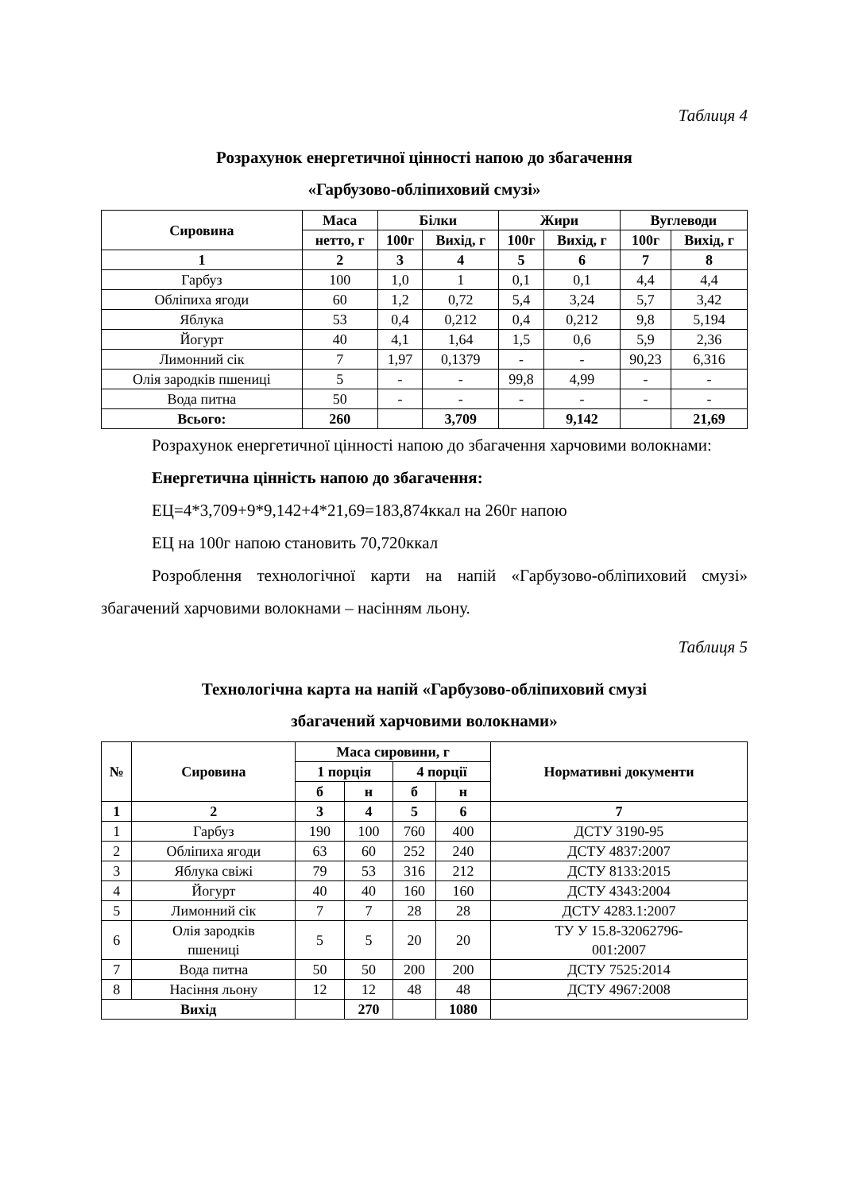Таблиця 4
Розрахунок енергетичної цінності напою до збагачення
«Гарбузово-обліпиховий смузі»
| Сировина | Маса | Білки | | Жири | | Вуглеводи | |
| --- | --- | --- | --- | --- | --- | --- | --- |
| | нетто, г | 100г | Вихід, г | 100г | Вихід, г | 100г | Вихід, г |
| 1 | 2 | 3 | 4 | 5 | 6 | 7 | 8 |
| Гарбуз | 100 | 1,0 | 1 | 0,1 | 0,1 | 4,4 | 4,4 |
| Обліпиха ягоди | 60 | 1,2 | 0,72 | 5,4 | 3,24 | 5,7 | 3,42 |
| Яблука | 53 | 0,4 | 0,212 | 0,4 | 0,212 | 9,8 | 5,194 |
| Йогурт | 40 | 4,1 | 1,64 | 1,5 | 0,6 | 5,9 | 2,36 |
| Лимонний сік | 7 | 1,97 | 0,1379 | - | - | 90,23 | 6,316 |
| Олія зародків пшениці | 5 | - | - | 99,8 | 4,99 | - | - |
| Вода питна | 50 | - | - | - | - | - | - |
| Всього: | 260 | | 3,709 | | 9,142 | | 21,69 |
Розрахунок енергетичної цінності напою до збагачення харчовими волокнами:
Енергетична цінність напою до збагачення:
ЕЦ=4*3,709+9*9,142+4*21,69=183,874ккал на 260г напою
ЕЦ на 100г напою становить 70,720ккал
Розроблення технологічної карти на напій «Гарбузово-обліпиховий смузі» збагачений харчовими волокнами – насінням льону.
Таблиця 5
Технологічна карта на напій «Гарбузово-обліпиховий смузі
збагачений харчовими волокнами»
| № | Сировина | Маса сировини, г | | | | Нормативні документи |
| --- | --- | --- | --- | --- | --- | --- |
| | | 1 порція | | 4 порції | | |
| | | б | н | б | н | |
| 1 | 2 | 3 | 4 | 5 | 6 | 7 |
| 1 | Гарбуз | 190 | 100 | 760 | 400 | ДСТУ 3190-95 |
| 2 | Обліпиха ягоди | 63 | 60 | 252 | 240 | ДСТУ 4837:2007 |
| 3 | Яблука свіжі | 79 | 53 | 316 | 212 | ДСТУ 8133:2015 |
| 4 | Йогурт | 40 | 40 | 160 | 160 | ДСТУ 4343:2004 |
| 5 | Лимонний сік | 7 | 7 | 28 | 28 | ДСТУ 4283.1:2007 |
| 6 | Олія зародків пшениці | 5 | 5 | 20 | 20 | ТУ У 15.8-32062796- 001:2007 |
| 7 | Вода питна | 50 | 50 | 200 | 200 | ДСТУ 7525:2014 |
| 8 | Насіння льону | 12 | 12 | 48 | 48 | ДСТУ 4967:2008 |
| Вихід | | | 270 | | 1080 | |